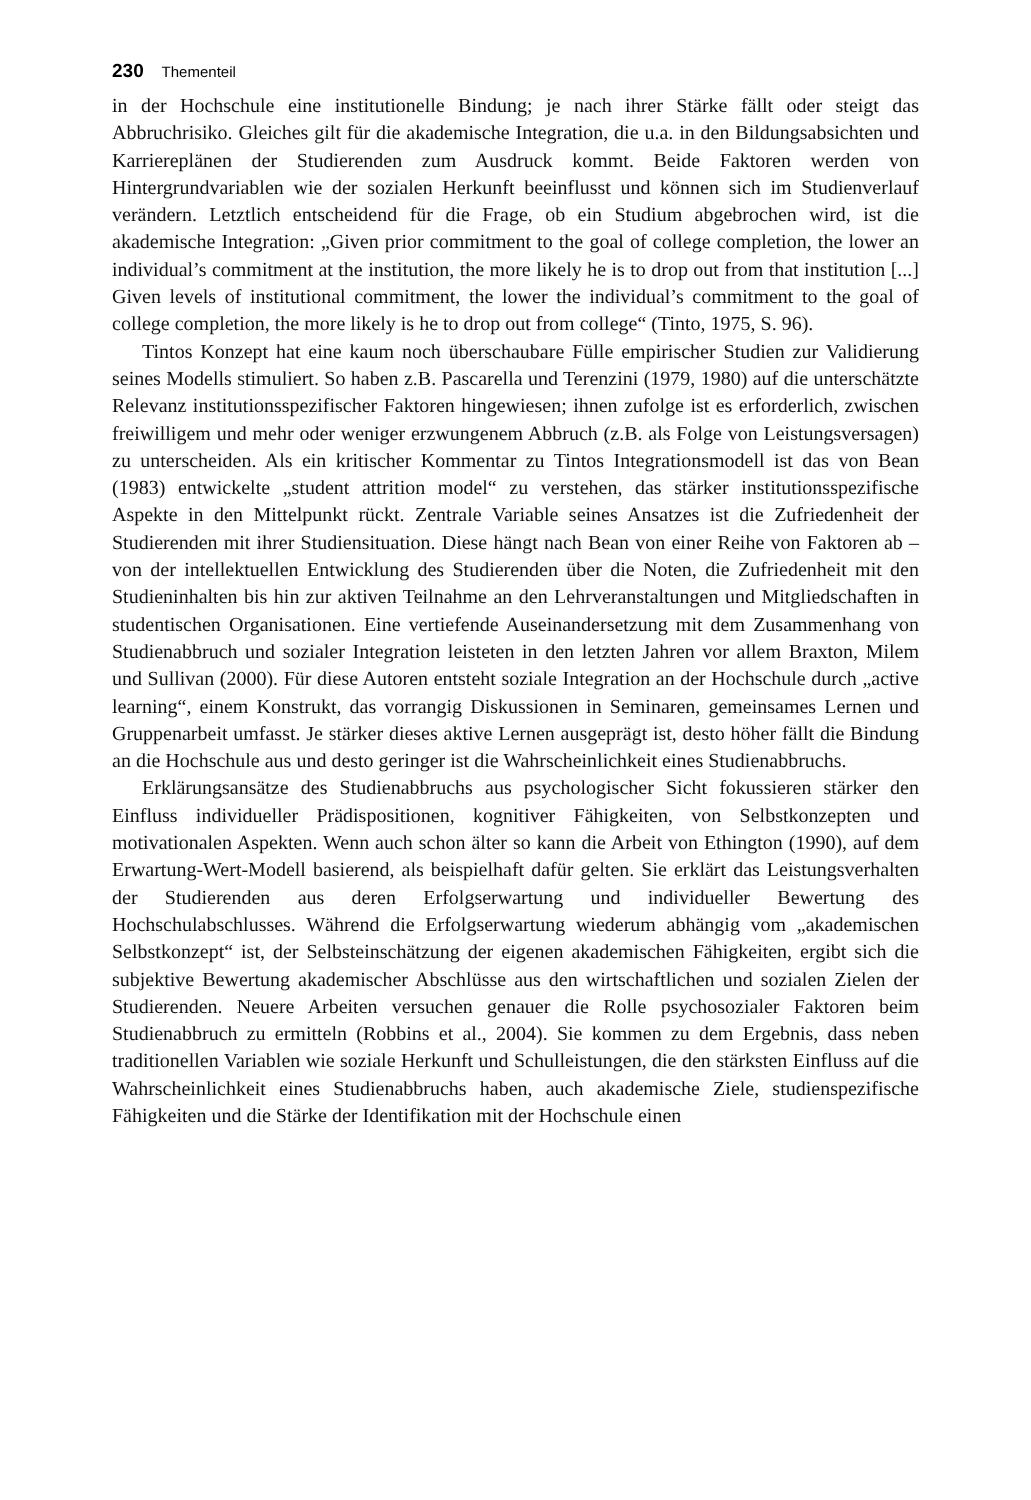230 Thementeil
in der Hochschule eine institutionelle Bindung; je nach ihrer Stärke fällt oder steigt das Abbruchrisiko. Gleiches gilt für die akademische Integration, die u.a. in den Bildungsabsichten und Karriereplänen der Studierenden zum Ausdruck kommt. Beide Faktoren werden von Hintergrundvariablen wie der sozialen Herkunft beeinflusst und können sich im Studienverlauf verändern. Letztlich entscheidend für die Frage, ob ein Studium abgebrochen wird, ist die akademische Integration: „Given prior commitment to the goal of college completion, the lower an individual’s commitment at the institution, the more likely he is to drop out from that institution [...] Given levels of institutional commitment, the lower the individual’s commitment to the goal of college completion, the more likely is he to drop out from college“ (Tinto, 1975, S. 96).
Tintos Konzept hat eine kaum noch überschaubare Fülle empirischer Studien zur Validierung seines Modells stimuliert. So haben z.B. Pascarella und Terenzini (1979, 1980) auf die unterschätzte Relevanz institutionsspezifischer Faktoren hingewiesen; ihnen zufolge ist es erforderlich, zwischen freiwilligem und mehr oder weniger erzwungenem Abbruch (z.B. als Folge von Leistungsversagen) zu unterscheiden. Als ein kritischer Kommentar zu Tintos Integrationsmodell ist das von Bean (1983) entwickelte „student attrition model“ zu verstehen, das stärker institutionsspezifische Aspekte in den Mittelpunkt rückt. Zentrale Variable seines Ansatzes ist die Zufriedenheit der Studierenden mit ihrer Studiensituation. Diese hängt nach Bean von einer Reihe von Faktoren ab – von der intellektuellen Entwicklung des Studierenden über die Noten, die Zufriedenheit mit den Studieninhalten bis hin zur aktiven Teilnahme an den Lehrveranstaltungen und Mitgliedschaften in studentischen Organisationen. Eine vertiefende Auseinandersetzung mit dem Zusammenhang von Studienabbruch und sozialer Integration leisteten in den letzten Jahren vor allem Braxton, Milem und Sullivan (2000). Für diese Autoren entsteht soziale Integration an der Hochschule durch „active learning“, einem Konstrukt, das vorrangig Diskussionen in Seminaren, gemeinsames Lernen und Gruppenarbeit umfasst. Je stärker dieses aktive Lernen ausgeprägt ist, desto höher fällt die Bindung an die Hochschule aus und desto geringer ist die Wahrscheinlichkeit eines Studienabbruchs.
Erklärungsansätze des Studienabbruchs aus psychologischer Sicht fokussieren stärker den Einfluss individueller Prädispositionen, kognitiver Fähigkeiten, von Selbstkonzepten und motivationalen Aspekten. Wenn auch schon älter so kann die Arbeit von Ethington (1990), auf dem Erwartung-Wert-Modell basierend, als beispielhaft dafür gelten. Sie erklärt das Leistungsverhalten der Studierenden aus deren Erfolgserwartung und individueller Bewertung des Hochschulabschlusses. Während die Erfolgserwartung wiederum abhängig vom „akademischen Selbstkonzept“ ist, der Selbsteinschätzung der eigenen akademischen Fähigkeiten, ergibt sich die subjektive Bewertung akademischer Abschlüsse aus den wirtschaftlichen und sozialen Zielen der Studierenden. Neuere Arbeiten versuchen genauer die Rolle psychosozialer Faktoren beim Studienabbruch zu ermitteln (Robbins et al., 2004). Sie kommen zu dem Ergebnis, dass neben traditionellen Variablen wie soziale Herkunft und Schulleistungen, die den stärksten Einfluss auf die Wahrscheinlichkeit eines Studienabbruchs haben, auch akademische Ziele, studienspezifische Fähigkeiten und die Stärke der Identifikation mit der Hochschule einen